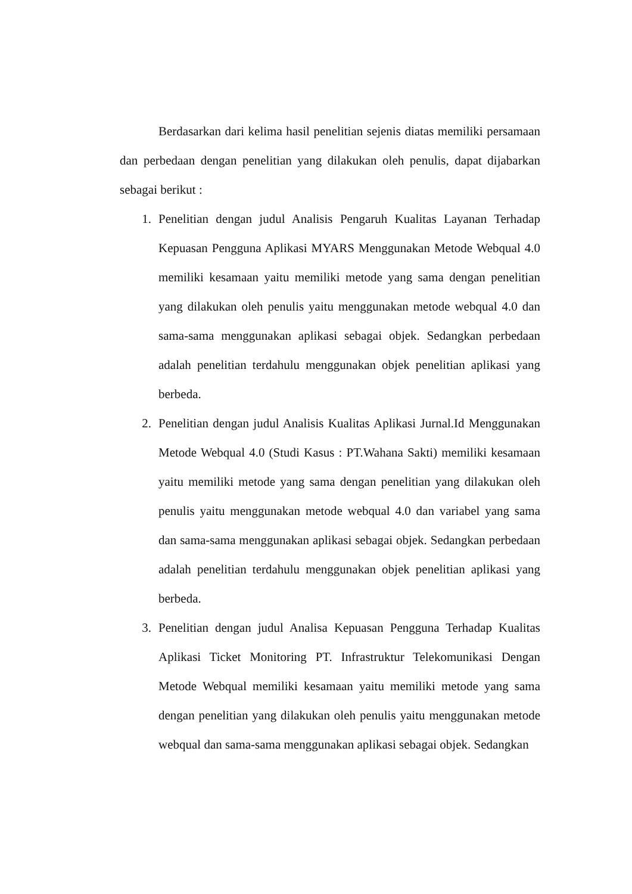Berdasarkan dari kelima hasil penelitian sejenis diatas memiliki persamaan dan perbedaan dengan penelitian yang dilakukan oleh penulis, dapat dijabarkan sebagai berikut :
1. Penelitian dengan judul Analisis Pengaruh Kualitas Layanan Terhadap Kepuasan Pengguna Aplikasi MYARS Menggunakan Metode Webqual 4.0 memiliki kesamaan yaitu memiliki metode yang sama dengan penelitian yang dilakukan oleh penulis yaitu menggunakan metode webqual 4.0 dan sama-sama menggunakan aplikasi sebagai objek. Sedangkan perbedaan adalah penelitian terdahulu menggunakan objek penelitian aplikasi yang berbeda.
2. Penelitian dengan judul Analisis Kualitas Aplikasi Jurnal.Id Menggunakan Metode Webqual 4.0 (Studi Kasus : PT.Wahana Sakti) memiliki kesamaan yaitu memiliki metode yang sama dengan penelitian yang dilakukan oleh penulis yaitu menggunakan metode webqual 4.0 dan variabel yang sama dan sama-sama menggunakan aplikasi sebagai objek. Sedangkan perbedaan adalah penelitian terdahulu menggunakan objek penelitian aplikasi yang berbeda.
3. Penelitian dengan judul Analisa Kepuasan Pengguna Terhadap Kualitas Aplikasi Ticket Monitoring PT. Infrastruktur Telekomunikasi Dengan Metode Webqual memiliki kesamaan yaitu memiliki metode yang sama dengan penelitian yang dilakukan oleh penulis yaitu menggunakan metode webqual dan sama-sama menggunakan aplikasi sebagai objek. Sedangkan